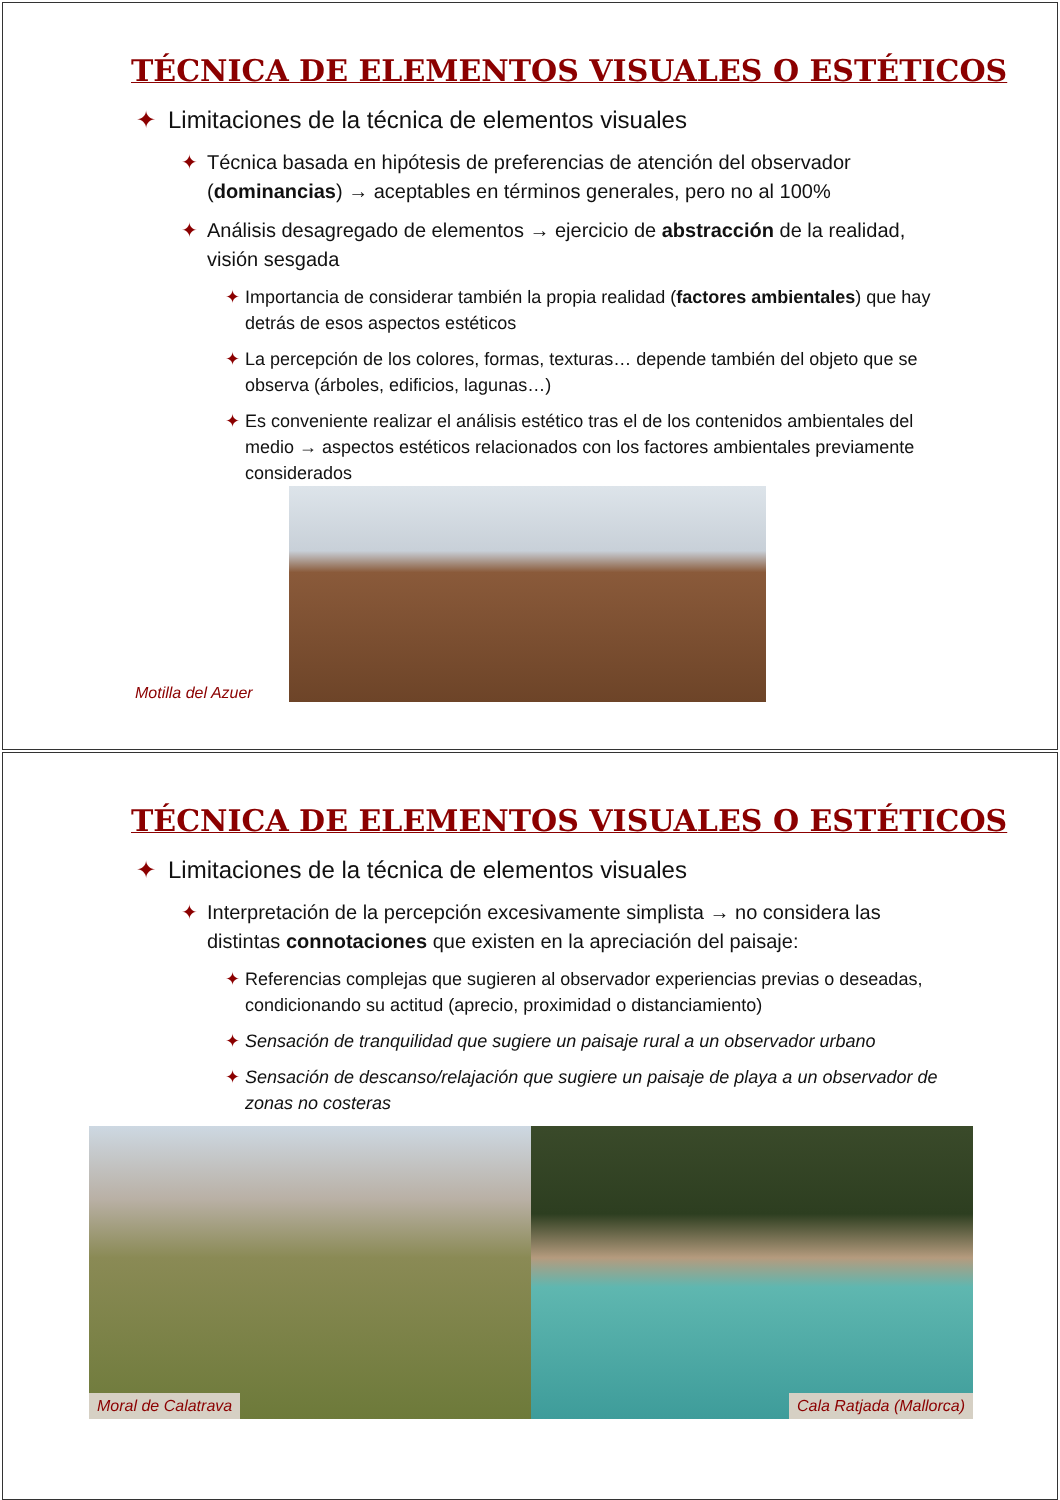TÉCNICA DE ELEMENTOS VISUALES O ESTÉTICOS
✦ Limitaciones de la técnica de elementos visuales
✦ Técnica basada en hipótesis de preferencias de atención del observador (dominancias) → aceptables en términos generales, pero no al 100%
✦ Análisis desagregado de elementos → ejercicio de abstracción de la realidad, visión sesgada
✦ Importancia de considerar también la propia realidad (factores ambientales) que hay detrás de esos aspectos estéticos
✦ La percepción de los colores, formas, texturas… depende también del objeto que se observa (árboles, edificios, lagunas…)
✦ Es conveniente realizar el análisis estético tras el de los contenidos ambientales del medio → aspectos estéticos relacionados con los factores ambientales previamente considerados
Motilla del Azuer
TÉCNICA DE ELEMENTOS VISUALES O ESTÉTICOS
✦ Limitaciones de la técnica de elementos visuales
✦ Interpretación de la percepción excesivamente simplista → no considera las distintas connotaciones que existen en la apreciación del paisaje:
✦ Referencias complejas que sugieren al observador experiencias previas o deseadas, condicionando su actitud (aprecio, proximidad o distanciamiento)
✦ Sensación de tranquilidad que sugiere un paisaje rural a un observador urbano
✦ Sensación de descanso/relajación que sugiere un paisaje de playa a un observador de zonas no costeras
Moral de Calatrava Cala Ratjada (Mallorca)